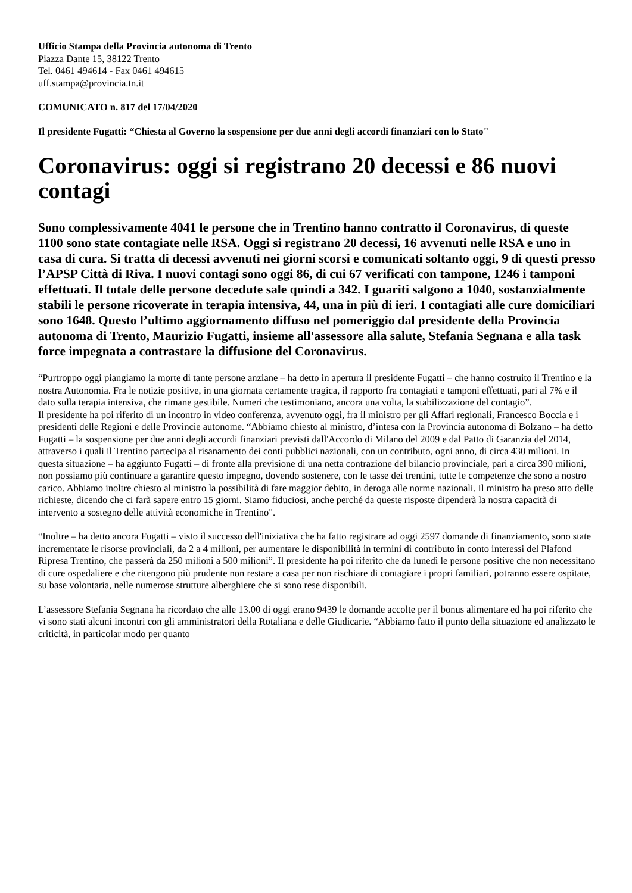Ufficio Stampa della Provincia autonoma di Trento
Piazza Dante 15, 38122 Trento
Tel. 0461 494614 - Fax 0461 494615
uff.stampa@provincia.tn.it
COMUNICATO n. 817 del 17/04/2020
Il presidente Fugatti: “Chiesta al Governo la sospensione per due anni degli accordi finanziari con lo Stato"
Coronavirus: oggi si registrano 20 decessi e 86 nuovi contagi
Sono complessivamente 4041 le persone che in Trentino hanno contratto il Coronavirus, di queste 1100 sono state contagiate nelle RSA. Oggi si registrano 20 decessi, 16 avvenuti nelle RSA e uno in casa di cura. Si tratta di decessi avvenuti nei giorni scorsi e comunicati soltanto oggi, 9 di questi presso l’APSP Città di Riva. I nuovi contagi sono oggi 86, di cui 67 verificati con tampone, 1246 i tamponi effettuati. Il totale delle persone decedute sale quindi a 342. I guariti salgono a 1040, sostanzialmente stabili le persone ricoverate in terapia intensiva, 44, una in più di ieri. I contagiati alle cure domiciliari sono 1648. Questo l’ultimo aggiornamento diffuso nel pomeriggio dal presidente della Provincia autonoma di Trento, Maurizio Fugatti, insieme all'assessore alla salute, Stefania Segnana e alla task force impegnata a contrastare la diffusione del Coronavirus.
“Purtroppo oggi piangiamo la morte di tante persone anziane – ha detto in apertura il presidente Fugatti – che hanno costruito il Trentino e la nostra Autonomia. Fra le notizie positive, in una giornata certamente tragica, il rapporto fra contagiati e tamponi effettuati, pari al 7% e il dato sulla terapia intensiva, che rimane gestibile. Numeri che testimoniano, ancora una volta, la stabilizzazione del contagio”.
Il presidente ha poi riferito di un incontro in video conferenza, avvenuto oggi, fra il ministro per gli Affari regionali, Francesco Boccia e i presidenti delle Regioni e delle Provincie autonome. “Abbiamo chiesto al ministro, d’intesa con la Provincia autonoma di Bolzano – ha detto Fugatti – la sospensione per due anni degli accordi finanziari previsti dall'Accordo di Milano del 2009 e dal Patto di Garanzia del 2014, attraverso i quali il Trentino partecipa al risanamento dei conti pubblici nazionali, con un contributo, ogni anno, di circa 430 milioni. In questa situazione – ha aggiunto Fugatti – di fronte alla previsione di una netta contrazione del bilancio provinciale, pari a circa 390 milioni, non possiamo più continuare a garantire questo impegno, dovendo sostenere, con le tasse dei trentini, tutte le competenze che sono a nostro carico. Abbiamo inoltre chiesto al ministro la possibilità di fare maggior debito, in deroga alle norme nazionali. Il ministro ha preso atto delle richieste, dicendo che ci farà sapere entro 15 giorni. Siamo fiduciosi, anche perché da queste risposte dipenderà la nostra capacità di intervento a sostegno delle attività economiche in Trentino".
“Inoltre – ha detto ancora Fugatti – visto il successo dell'iniziativa che ha fatto registrare ad oggi 2597 domande di finanziamento, sono state incrementate le risorse provinciali, da 2 a 4 milioni, per aumentare le disponibilità in termini di contributo in conto interessi del Plafond Ripresa Trentino, che passerà da 250 milioni a 500 milioni”. Il presidente ha poi riferito che da lunedì le persone positive che non necessitano di cure ospedaliere e che ritengono più prudente non restare a casa per non rischiare di contagiare i propri familiari, potranno essere ospitate, su base volontaria, nelle numerose strutture alberghiere che si sono rese disponibili.
L’assessore Stefania Segnana ha ricordato che alle 13.00 di oggi erano 9439 le domande accolte per il bonus alimentare ed ha poi riferito che vi sono stati alcuni incontri con gli amministratori della Rotaliana e delle Giudicarie. “Abbiamo fatto il punto della situazione ed analizzato le criticità, in particolar modo per quanto